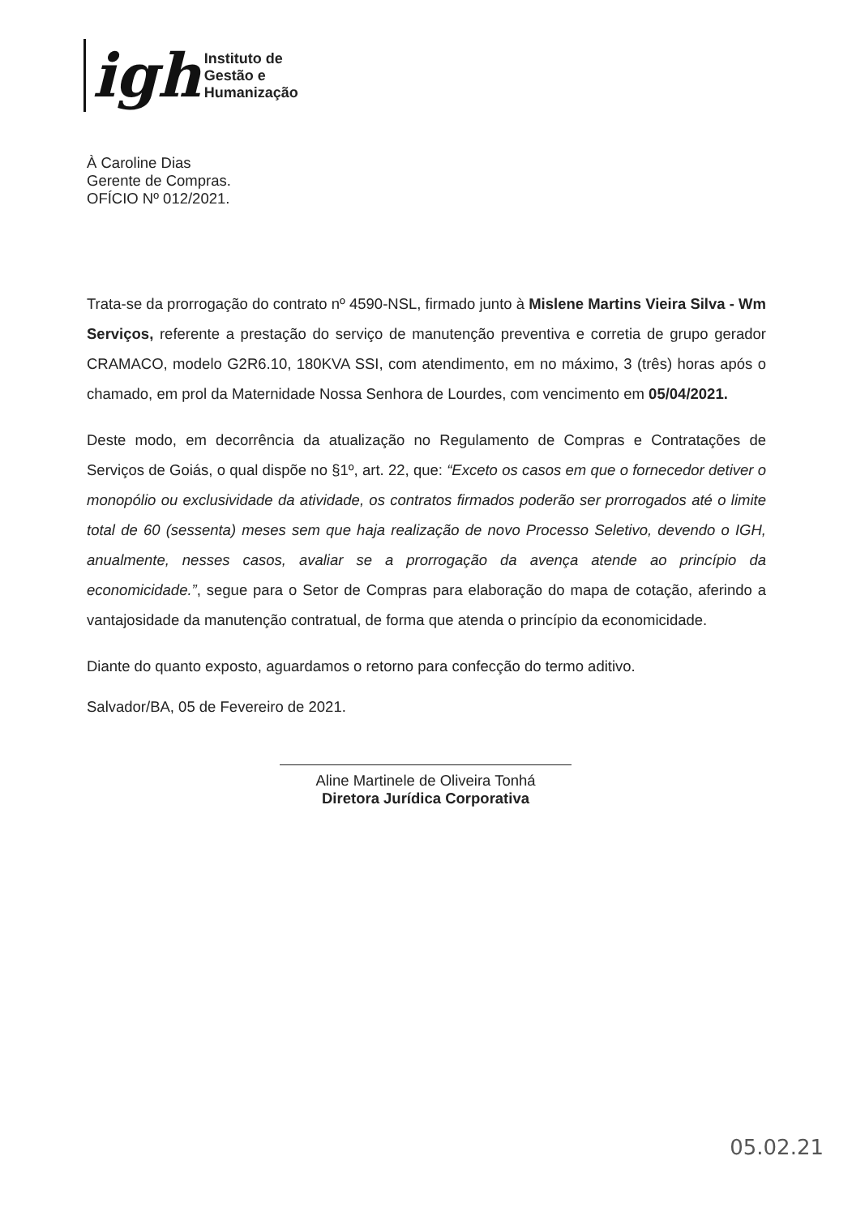igh
Instituto de
Gestão e
Humanização
À Caroline Dias
Gerente de Compras.
OFÍCIO Nº 012/2021.
Trata-se da prorrogação do contrato nº 4590-NSL, firmado junto à Mislene Martins Vieira Silva - Wm Serviços, referente a prestação do serviço de manutenção preventiva e corretia de grupo gerador CRAMACO, modelo G2R6.10, 180KVA SSI, com atendimento, em no máximo, 3 (três) horas após o chamado, em prol da Maternidade Nossa Senhora de Lourdes, com vencimento em 05/04/2021.
Deste modo, em decorrência da atualização no Regulamento de Compras e Contratações de Serviços de Goiás, o qual dispõe no §1º, art. 22, que: “Exceto os casos em que o fornecedor detiver o monopólio ou exclusividade da atividade, os contratos firmados poderão ser prorrogados até o limite total de 60 (sessenta) meses sem que haja realização de novo Processo Seletivo, devendo o IGH, anualmente, nesses casos, avaliar se a prorrogação da avença atende ao princípio da economicidade.”, segue para o Setor de Compras para elaboração do mapa de cotação, aferindo a vantajosidade da manutenção contratual, de forma que atenda o princípio da economicidade.
Diante do quanto exposto, aguardamos o retorno para confecção do termo aditivo.
Salvador/BA, 05 de Fevereiro de 2021.
Aline Martinele de Oliveira Tonhá
Diretora Jurídica Corporativa
05.02.21